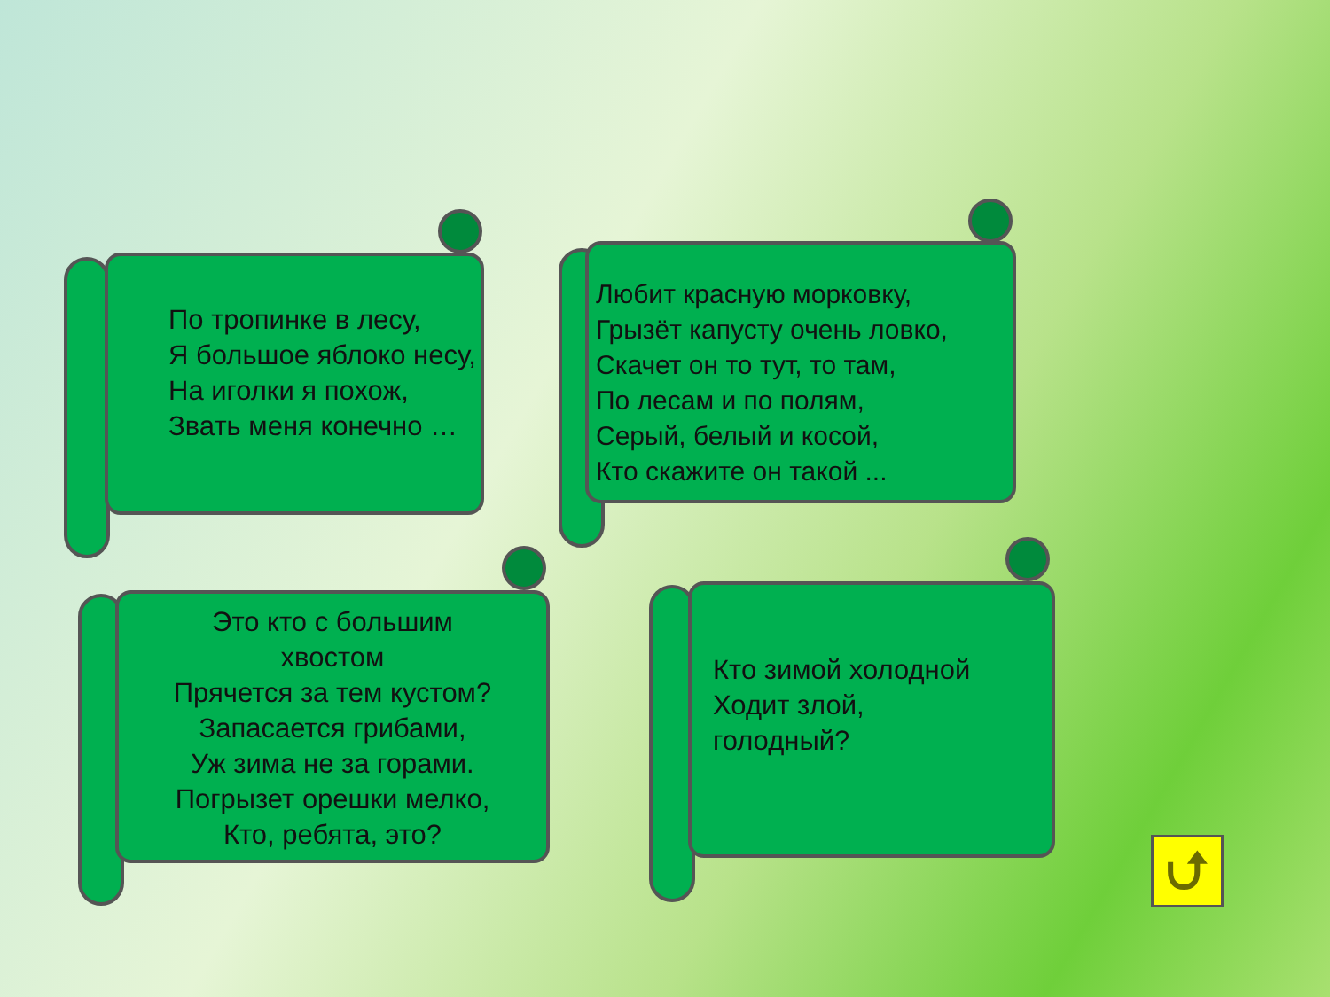По тропинке в лесу,
Я большое яблоко несу,
На иголки я похож,
Звать меня конечно …
Любит красную морковку,
Грызёт капусту очень ловко,
Скачет он то тут, то там,
По лесам и по полям,
Серый, белый и косой,
Кто скажите он такой ...
Это кто с большим
хвостом
Прячется за тем кустом?
Запасается грибами,
Уж зима не за горами.
Погрызет орешки мелко,
Кто, ребята, это?
Кто зимой холодной
Ходит злой,
голодный?
⮍